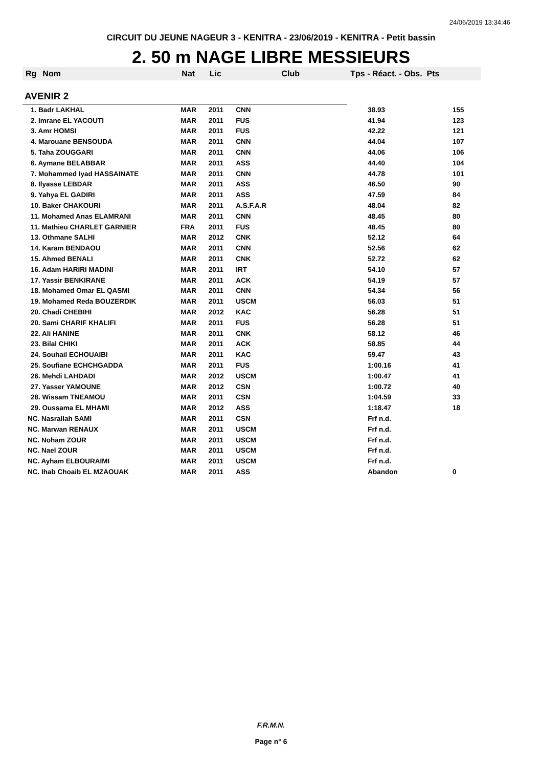24/06/2019 13:34:46
CIRCUIT DU JEUNE NAGEUR 3 - KENITRA - 23/06/2019 - KENITRA - Petit bassin
2. 50 m NAGE LIBRE MESSIEURS
| Rg | Nom | Nat | Lic | Club | Tps - Réact. - Obs. Pts | |
| --- | --- | --- | --- | --- | --- | --- |
| AVENIR 2 | | | | | | |
| 1. Badr LAKHAL | | MAR | 2011 | CNN | 38.93 | 155 |
| 2. Imrane EL YACOUTI | | MAR | 2011 | FUS | 41.94 | 123 |
| 3. Amr HOMSI | | MAR | 2011 | FUS | 42.22 | 121 |
| 4. Marouane BENSOUDA | | MAR | 2011 | CNN | 44.04 | 107 |
| 5. Taha ZOUGGARI | | MAR | 2011 | CNN | 44.06 | 106 |
| 6. Aymane BELABBAR | | MAR | 2011 | ASS | 44.40 | 104 |
| 7. Mohammed Iyad HASSAINATE | | MAR | 2011 | CNN | 44.78 | 101 |
| 8. Ilyasse LEBDAR | | MAR | 2011 | ASS | 46.50 | 90 |
| 9. Yahya EL GADIRI | | MAR | 2011 | ASS | 47.59 | 84 |
| 10. Baker CHAKOURI | | MAR | 2011 | A.S.F.A.R | 48.04 | 82 |
| 11. Mohamed Anas ELAMRANI | | MAR | 2011 | CNN | 48.45 | 80 |
| 11. Mathieu CHARLET GARNIER | | FRA | 2011 | FUS | 48.45 | 80 |
| 13. Othmane SALHI | | MAR | 2012 | CNK | 52.12 | 64 |
| 14. Karam BENDAOU | | MAR | 2011 | CNN | 52.56 | 62 |
| 15. Ahmed BENALI | | MAR | 2011 | CNK | 52.72 | 62 |
| 16. Adam HARIRI MADINI | | MAR | 2011 | IRT | 54.10 | 57 |
| 17. Yassir BENKIRANE | | MAR | 2011 | ACK | 54.19 | 57 |
| 18. Mohamed Omar EL QASMI | | MAR | 2011 | CNN | 54.34 | 56 |
| 19. Mohamed Reda BOUZERDIK | | MAR | 2011 | USCM | 56.03 | 51 |
| 20. Chadi CHEBIHI | | MAR | 2012 | KAC | 56.28 | 51 |
| 20. Sami CHARIF KHALIFI | | MAR | 2011 | FUS | 56.28 | 51 |
| 22. Ali HANINE | | MAR | 2011 | CNK | 58.12 | 46 |
| 23. Bilal CHIKI | | MAR | 2011 | ACK | 58.85 | 44 |
| 24. Souhail ECHOUAIBI | | MAR | 2011 | KAC | 59.47 | 43 |
| 25. Soufiane ECHCHGADDA | | MAR | 2011 | FUS | 1:00.16 | 41 |
| 26. Mehdi LAHDADI | | MAR | 2012 | USCM | 1:00.47 | 41 |
| 27. Yasser YAMOUNE | | MAR | 2012 | CSN | 1:00.72 | 40 |
| 28. Wissam TNEAMOU | | MAR | 2011 | CSN | 1:04.59 | 33 |
| 29. Oussama EL MHAMI | | MAR | 2012 | ASS | 1:18.47 | 18 |
| NC. Nasrallah SAMI | | MAR | 2011 | CSN | Frf n.d. | |
| NC. Marwan RENAUX | | MAR | 2011 | USCM | Frf n.d. | |
| NC. Noham ZOUR | | MAR | 2011 | USCM | Frf n.d. | |
| NC. Nael ZOUR | | MAR | 2011 | USCM | Frf n.d. | |
| NC. Ayham ELBOURAIMI | | MAR | 2011 | USCM | Frf n.d. | |
| NC. Ihab Choaib EL MZAOUAK | | MAR | 2011 | ASS | Abandon | 0 |
F.R.M.N.
Page n° 6